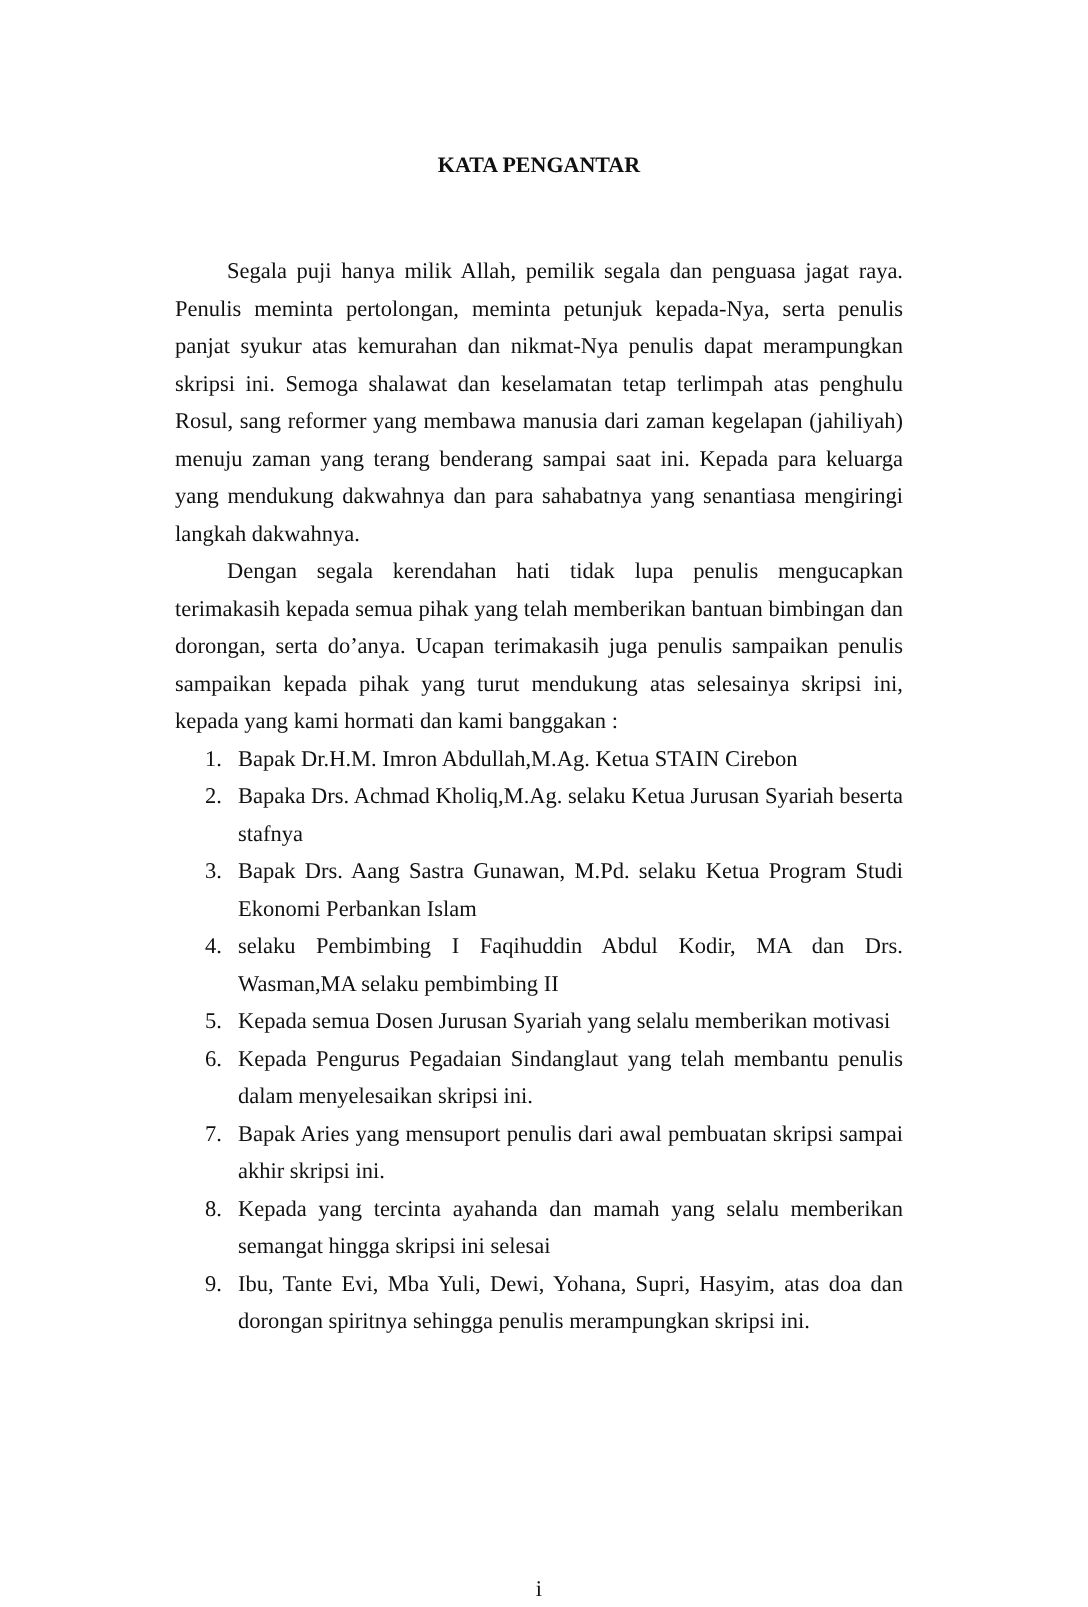KATA PENGANTAR
Segala puji hanya milik Allah, pemilik segala dan penguasa jagat raya. Penulis meminta pertolongan, meminta petunjuk kepada-Nya, serta penulis panjat syukur atas kemurahan dan nikmat-Nya penulis dapat merampungkan skripsi ini. Semoga shalawat dan keselamatan tetap terlimpah atas penghulu Rosul, sang reformer yang membawa manusia dari zaman kegelapan (jahiliyah) menuju zaman yang terang benderang sampai saat ini. Kepada para keluarga yang mendukung dakwahnya dan para sahabatnya yang senantiasa mengiringi langkah dakwahnya.
Dengan segala kerendahan hati tidak lupa penulis mengucapkan terimakasih kepada semua pihak yang telah memberikan bantuan bimbingan dan dorongan, serta do’anya. Ucapan terimakasih juga penulis sampaikan penulis sampaikan kepada pihak yang turut mendukung atas selesainya skripsi ini, kepada yang kami hormati dan kami banggakan :
1. Bapak Dr.H.M. Imron Abdullah,M.Ag. Ketua STAIN Cirebon
2. Bapaka Drs. Achmad Kholiq,M.Ag. selaku Ketua Jurusan Syariah beserta stafnya
3. Bapak Drs. Aang Sastra Gunawan, M.Pd. selaku Ketua Program Studi Ekonomi Perbankan Islam
4. selaku Pembimbing I Faqihuddin Abdul Kodir, MA dan Drs. Wasman,MA selaku pembimbing II
5. Kepada semua Dosen Jurusan Syariah yang selalu memberikan motivasi
6. Kepada Pengurus Pegadaian Sindanglaut yang telah membantu penulis dalam menyelesaikan skripsi ini.
7. Bapak Aries yang mensuport penulis dari awal pembuatan skripsi sampai akhir skripsi ini.
8. Kepada yang tercinta ayahanda dan mamah yang selalu memberikan semangat hingga skripsi ini selesai
9. Ibu, Tante Evi, Mba Yuli, Dewi, Yohana, Supri, Hasyim, atas doa dan dorongan spiritnya sehingga penulis merampungkan skripsi ini.
i